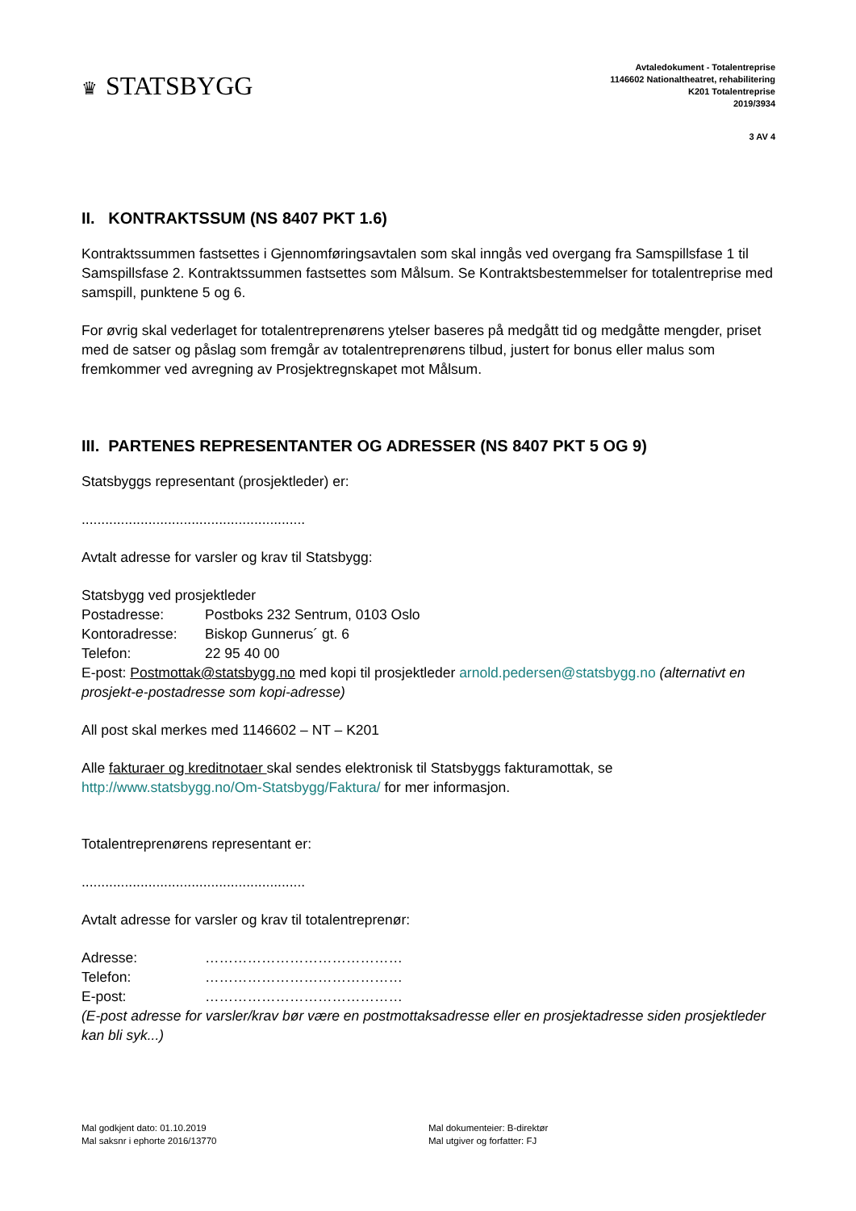♛ STATSBYGG
Avtaledokument - Totalentreprise
1146602 Nationaltheatret, rehabilitering
K201 Totalentreprise
2019/3934
3 AV 4
II. KONTRAKTSSUM (NS 8407 PKT 1.6)
Kontraktssummen fastsettes i Gjennomføringsavtalen som skal inngås ved overgang fra Samspillsfase 1 til Samspillsfase 2. Kontraktssummen fastsettes som Målsum. Se Kontraktsbestemmelser for totalentreprise med samspill, punktene 5 og 6.
For øvrig skal vederlaget for totalentreprenørens ytelser baseres på medgått tid og medgåtte mengder, priset med de satser og påslag som fremgår av totalentreprenørens tilbud, justert for bonus eller malus som fremkommer ved avregning av Prosjektregnskapet mot Målsum.
III. PARTENES REPRESENTANTER OG ADRESSER (NS 8407 PKT 5 OG 9)
Statsbyggs representant (prosjektleder) er:
.........................................................
Avtalt adresse for varsler og krav til Statsbygg:
Statsbygg ved prosjektleder
Postadresse: Postboks 232 Sentrum, 0103 Oslo
Kontoradresse: Biskop Gunnerus´ gt. 6
Telefon: 22 95 40 00
E-post: Postmottak@statsbygg.no med kopi til prosjektleder arnold.pedersen@statsbygg.no (alternativt en prosjekt-e-postadresse som kopi-adresse)
All post skal merkes med 1146602 – NT – K201
Alle fakturaer og kreditnotaer skal sendes elektronisk til Statsbyggs fakturamottak, se http://www.statsbygg.no/Om-Statsbygg/Faktura/ for mer informasjon.
Totalentreprenørens representant er:
.........................................................
Avtalt adresse for varsler og krav til totalentreprenør:
Adresse: ……………………………………
Telefon: ……………………………………
E-post: ……………………………………
(E-post adresse for varsler/krav bør være en postmottaksadresse eller en prosjektadresse siden prosjektleder kan bli syk...)
Mal godkjent dato: 01.10.2019
Mal saksnr i ephorte 2016/13770
Mal dokumenteier: B-direktør
Mal utgiver og forfatter: FJ